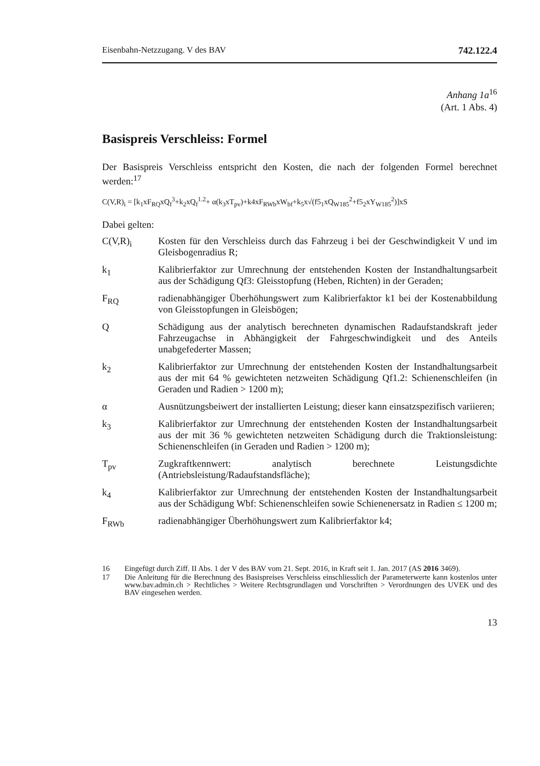Eisenbahn-Netzzugang. V des BAV 742.122.4
Anhang 1a<sup>16</sup>
(Art. 1 Abs. 4)
Basispreis Verschleiss: Formel
Der Basispreis Verschleiss entspricht den Kosten, die nach der folgenden Formel berechnet werden:<sup>17</sup>
C(V,R)<sub>i</sub> = [k<sub>1</sub>xF<sub>RQ</sub>xQ<sub>f</sub><sup>3</sup>+k<sub>2</sub>xQ<sub>f</sub><sup>1.2</sup>+ α(k<sub>3</sub>xT<sub>pv</sub>)+k4xF<sub>RWb</sub>xW<sub>bf</sub>+k<sub>5</sub>x√(f5<sub>1</sub>xQ<sub>W185</sub><sup>2</sup>+f5<sub>2</sub>xY<sub>W185</sub><sup>2</sup>)]xS
Dabei gelten:
C(V,R)<sub>i</sub> Kosten für den Verschleiss durch das Fahrzeug i bei der Geschwindigkeit V und im Gleisbogenradius R;
k<sub>1</sub> Kalibrierfaktor zur Umrechnung der entstehenden Kosten der Instandhaltungsarbeit aus der Schädigung Qf3: Gleisstopfung (Heben, Richten) in der Geraden;
F<sub>RQ</sub> radienabhängiger Überhöhungswert zum Kalibrierfaktor k1 bei der Kostenabbildung von Gleisstopfungen in Gleisbögen;
Q Schädigung aus der analytisch berechneten dynamischen Radaufstandskraft jeder Fahrzeugachse in Abhängigkeit der Fahrgeschwindigkeit und des Anteils unabgefederter Massen;
k<sub>2</sub> Kalibrierfaktor zur Umrechnung der entstehenden Kosten der Instandhaltungsarbeit aus der mit 64 % gewichteten netzweiten Schädigung Qf1.2: Schienenschleifen (in Geraden und Radien > 1200 m);
α Ausnützungsbeiwert der installierten Leistung; dieser kann einsatzspezifisch variieren;
k<sub>3</sub> Kalibrierfaktor zur Umrechnung der entstehenden Kosten der Instandhaltungsarbeit aus der mit 36 % gewichteten netzweiten Schädigung durch die Traktionsleistung: Schienenschleifen (in Geraden und Radien > 1200 m);
T<sub>pv</sub> Zugkraftkennwert: analytisch berechnete Leistungsdichte (Antriebsleistung/Radaufstandsfläche);
k<sub>4</sub> Kalibrierfaktor zur Umrechnung der entstehenden Kosten der Instandhaltungsarbeit aus der Schädigung Wbf: Schienenschleifen sowie Schienenersatz in Radien ≤ 1200 m;
F<sub>RWb</sub> radienabhängiger Überhöhungswert zum Kalibrierfaktor k4;
16
Eingefügt durch Ziff. II Abs. 1 der V des BAV vom 21. Sept. 2016, in Kraft seit 1. Jan. 2017 (AS 2016 3469).
17
Die Anleitung für die Berechnung des Basispreises Verschleiss einschliesslich der Parameterwerte kann kostenlos unter www.bav.admin.ch > Rechtliches > Weitere Rechtsgrundlagen und Vorschriften > Verordnungen des UVEK und des BAV eingesehen werden.
13